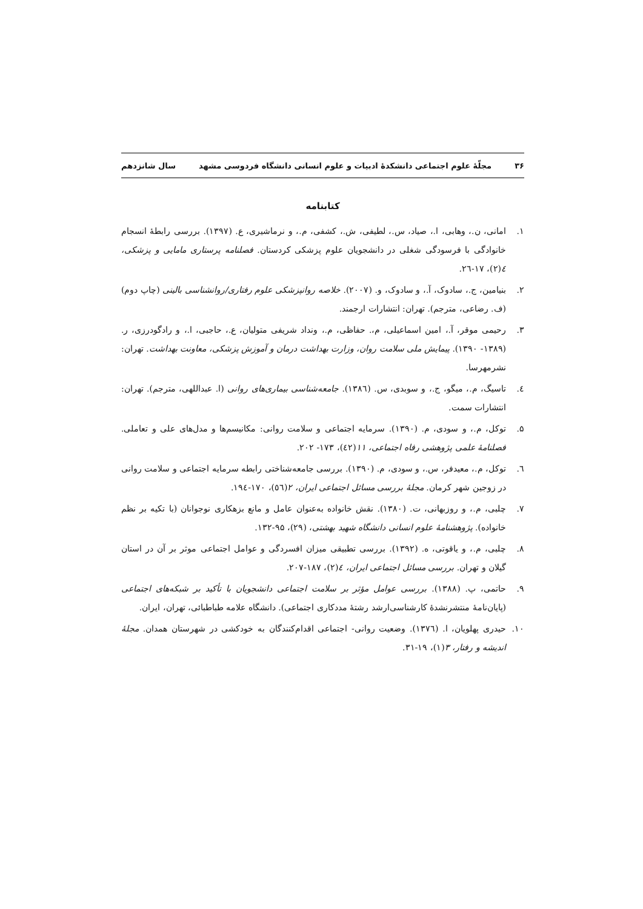۳۶ مجلّهٔ علوم اجتماعی دانشکدهٔ ادبیات و علوم انسانی دانشگاه فردوسی مشهد سال شانزدهم
کتابنامه
۱. امانی، ن.، وهابی، ا.، صیاد، س.، لطیفی، ش.، کشفی، م.، و نرماشیری، ع. (۱۳۹۷). بررسی رابطهٔ انسجام خانوادگی با فرسودگی شغلی در دانشجویان علوم پزشکی کردستان. فصلنامه پرستاری مامایی و پزشکی، ٤(۲)، ۱۷-۲٦.
۲. بنیامین، ج.، سادوک، آ.، و سادوک، و. (۲۰۰۷). خلاصه روانپزشکی علوم رفتاری/روانشناسی بالینی (چاپ دوم) (ف. رضاعی، مترجم). تهران: انتشارات ارجمند.
۳. رحیمی موقر، آ.، امین اسماعیلی، م،. حفاظی، م.، ونداد شریفی متولیان، ع.، حاجبی، ا.، و رادگودرزی، ر. (۱۳۸۹- ۱۳۹۰). پیمایش ملی سلامت روان، وزارت بهداشت درمان و آموزش پزشکی، معاونت بهداشت. تهران: نشرمهرسا.
٤. تاسیگ، م.، میگو، ج.، و سوبدی، س. (۱۳۸٦). جامعه‌شناسی بیماری‌های روانی (ا. عبداللهی، مترجم). تهران: انتشارات سمت.
۵. توکل، م.، و سودی، م. (۱۳۹۰). سرمایه اجتماعی و سلامت روانی: مکانیسم‌ها و مدل‌های علی و تعاملی. فصلنامهٔ علمی پژوهشی رفاه اجتماعی، ۱۱(٤۲)، ۱۷۳- ۲۰۲.
٦. توکل، م.، معیدفر، س.، و سودی، م. (۱۳۹۰). بررسی جامعه‌شناختی رابطه سرمایه اجتماعی و سلامت روانی در زوجین شهر کرمان. مجلهٔ بررسی مسائل اجتماعی ایران، ۲(٥٦)، ۱۷۰-۱۹٤.
۷. چلبی، م.، و روزبهانی، ت. (۱۳۸۰). نقش خانواده به‌عنوان عامل و مانع بزهکاری نوجوانان (با تکیه بر نظم خانواده). پژوهشنامهٔ علوم انسانی دانشگاه شهید بهشتی، (۲۹)، ۹۵-۱۳۲.
۸. چلبی، م.، و یاقوتی، ه. (۱۳۹۲). بررسی تطبیقی میزان افسردگی و عوامل اجتماعی موثر بر آن در استان گیلان و تهران. بررسی مسائل اجتماعی ایران، ٤(۲)، ۱۸۷-۲۰۷.
۹. حاتمی، پ. (۱۳۸۸). بررسی عوامل مؤثر بر سلامت اجتماعی دانشجویان با تأکید بر شبکه‌های اجتماعی (پایان‌نامهٔ منتشرنشدهٔ کارشناسی‌ارشد رشتهٔ مددکاری اجتماعی). دانشگاه علامه طباطبائی، تهران، ایران.
۱۰. حیدری پهلویان، ا. (۱۳۷٦). وضعیت روانی- اجتماعی اقدام‌کنندگان به خودکشی در شهرستان همدان. مجلهٔ اندیشه و رفتار، ۳(۱)، ۱۹-۳۱.